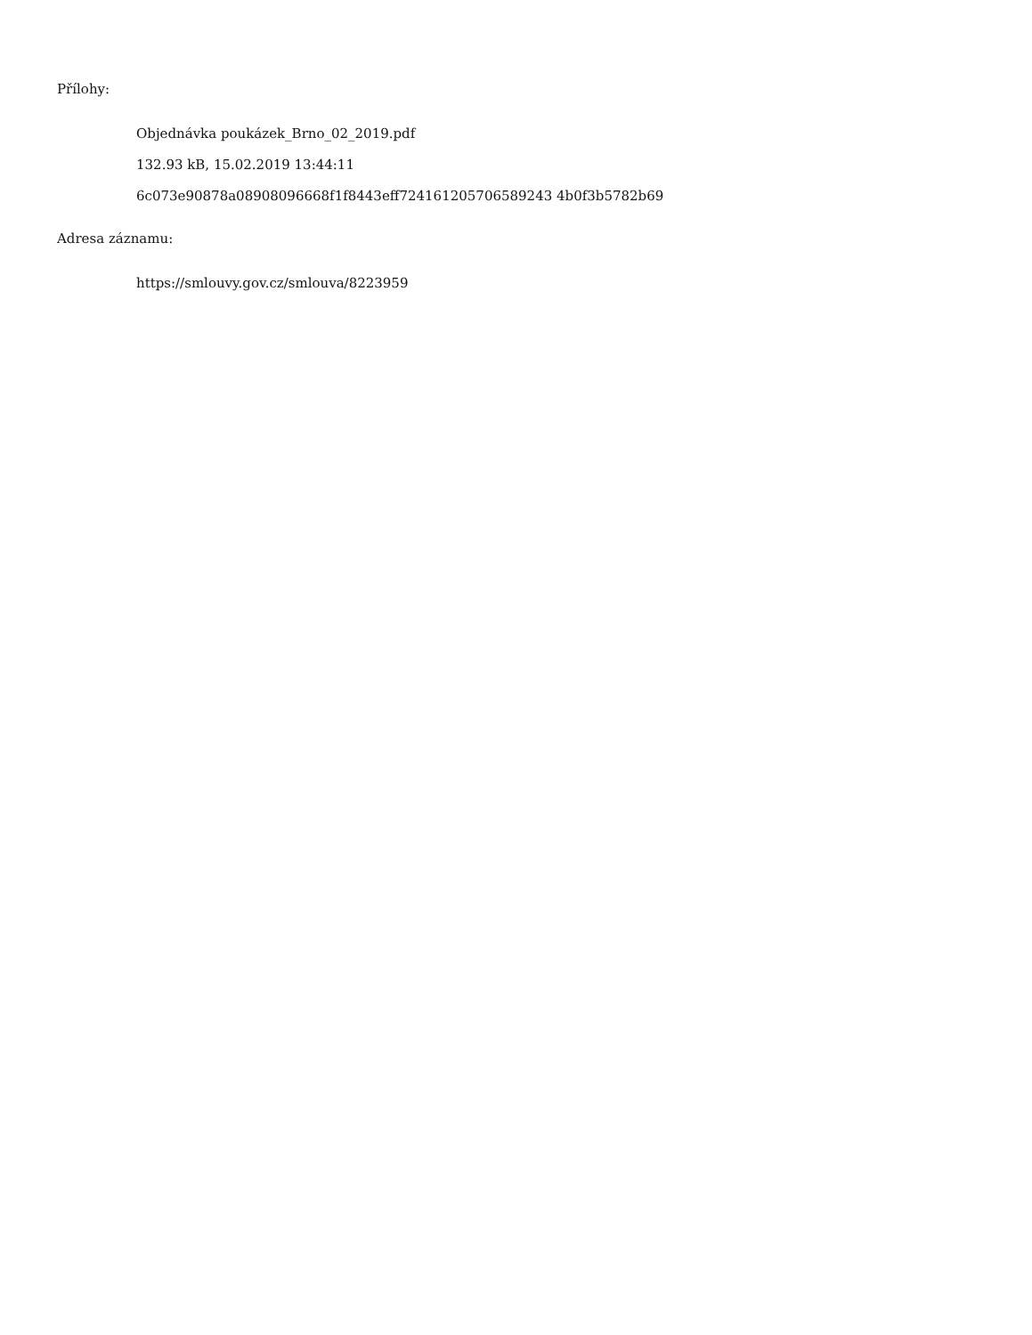Přílohy:
Objednávka poukázek_Brno_02_2019.pdf
132.93 kB, 15.02.2019 13:44:11
6c073e90878a08908096668f1f8443eff724161205706589243 4b0f3b5782b69
Adresa záznamu:
https://smlouvy.gov.cz/smlouva/8223959